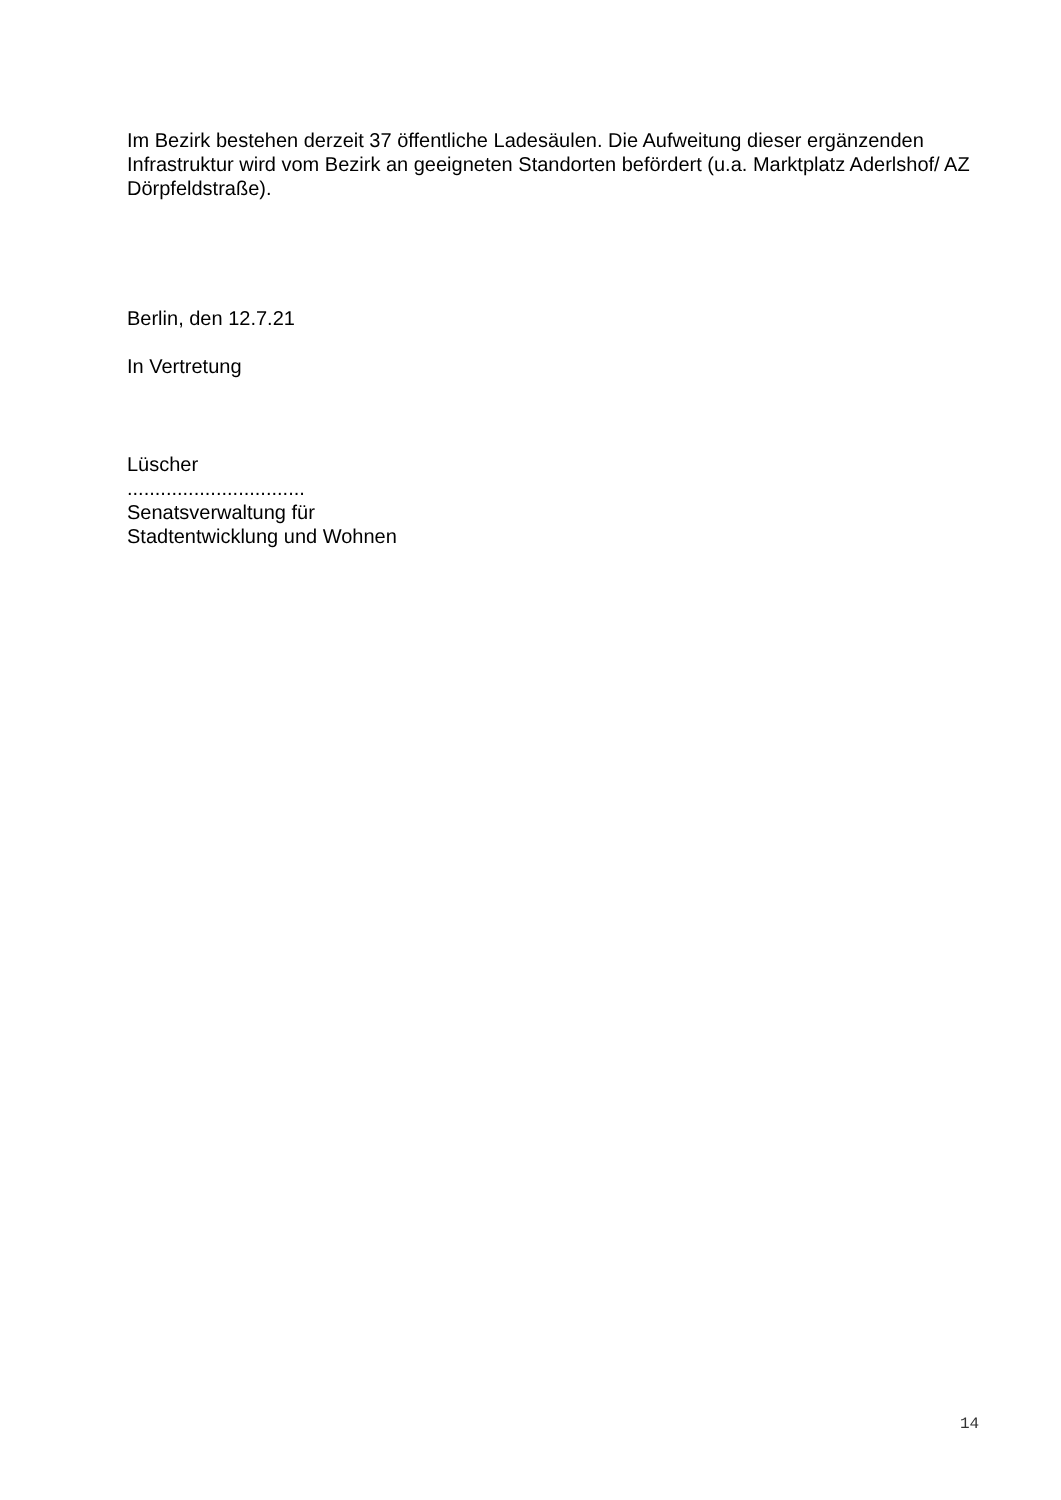Im Bezirk bestehen derzeit 37 öffentliche Ladesäulen. Die Aufweitung dieser ergänzenden Infrastruktur wird vom Bezirk an geeigneten Standorten befördert (u.a. Marktplatz Aderlshof/ AZ Dörpfeldstraße).
Berlin, den 12.7.21
In Vertretung
Lüscher
................................
Senatsverwaltung für
Stadtentwicklung und Wohnen
14